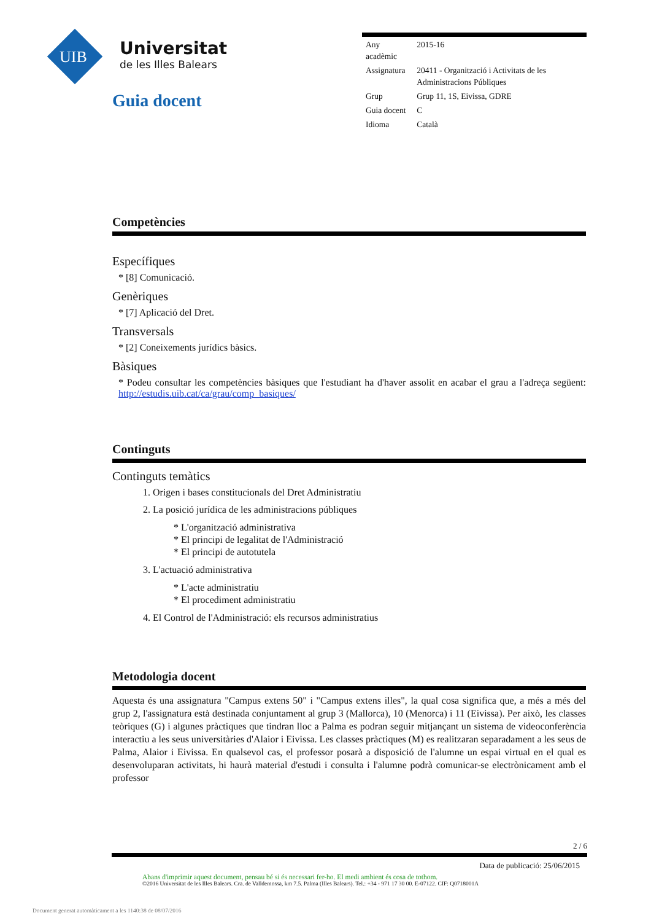UIB
Universitat
de les Illes Balears
Guia docent
| Any acadèmic | 2015-16 |
| Assignatura | 20411 - Organització i Activitats de les Administracions Públiques |
| Grup | Grup 11, 1S, Eivissa, GDRE |
| Guia docent | C |
| Idioma | Català |
Competències
Específiques
* [8] Comunicació.
Genèriques
* [7] Aplicació del Dret.
Transversals
* [2] Coneixements jurídics bàsics.
Bàsiques
* Podeu consultar les competències bàsiques que l'estudiant ha d'haver assolit en acabar el grau a l'adreça següent: http://estudis.uib.cat/ca/grau/comp_basiques/
Continguts
Continguts temàtics
1. Origen i bases constitucionals del Dret Administratiu
2. La posició jurídica de les administracions públiques
* L'organització administrativa
* El principi de legalitat de l'Administració
* El principi de autotutela
3. L'actuació administrativa
* L'acte administratiu
* El procediment administratiu
4. El Control de l'Administració: els recursos administratius
Metodologia docent
Aquesta és una assignatura "Campus extens 50" i "Campus extens illes", la qual cosa significa que, a més a més del grup 2, l'assignatura està destinada conjuntament al grup 3 (Mallorca), 10 (Menorca) i 11 (Eivissa). Per això, les classes teòriques (G) i algunes pràctiques que tindran lloc a Palma es podran seguir mitjançant un sistema de videoconferència interactiu a les seus universitàries d'Alaior i Eivissa. Les classes pràctiques (M) es realitzaran separadament a les seus de Palma, Alaior i Eivissa. En qualsevol cas, el professor posarà a disposició de l'alumne un espai virtual en el qual es desenvoluparan activitats, hi haurà material d'estudi i consulta i l'alumne podrà comunicar-se electrònicament amb el professor
2 / 6
Data de publicació: 25/06/2015
Abans d'imprimir aquest document, pensau bé si és necessari fer-ho. El medi ambient és cosa de tothom.
©2016 Universitat de les Illes Balears. Cra. de Valldemossa, km 7.5. Palma (Illes Balears). Tel.: +34 - 971 17 30 00. E-07122. CIF: Q0718001A
Document generat automàticament a les 1140:38 de 08/07/2016